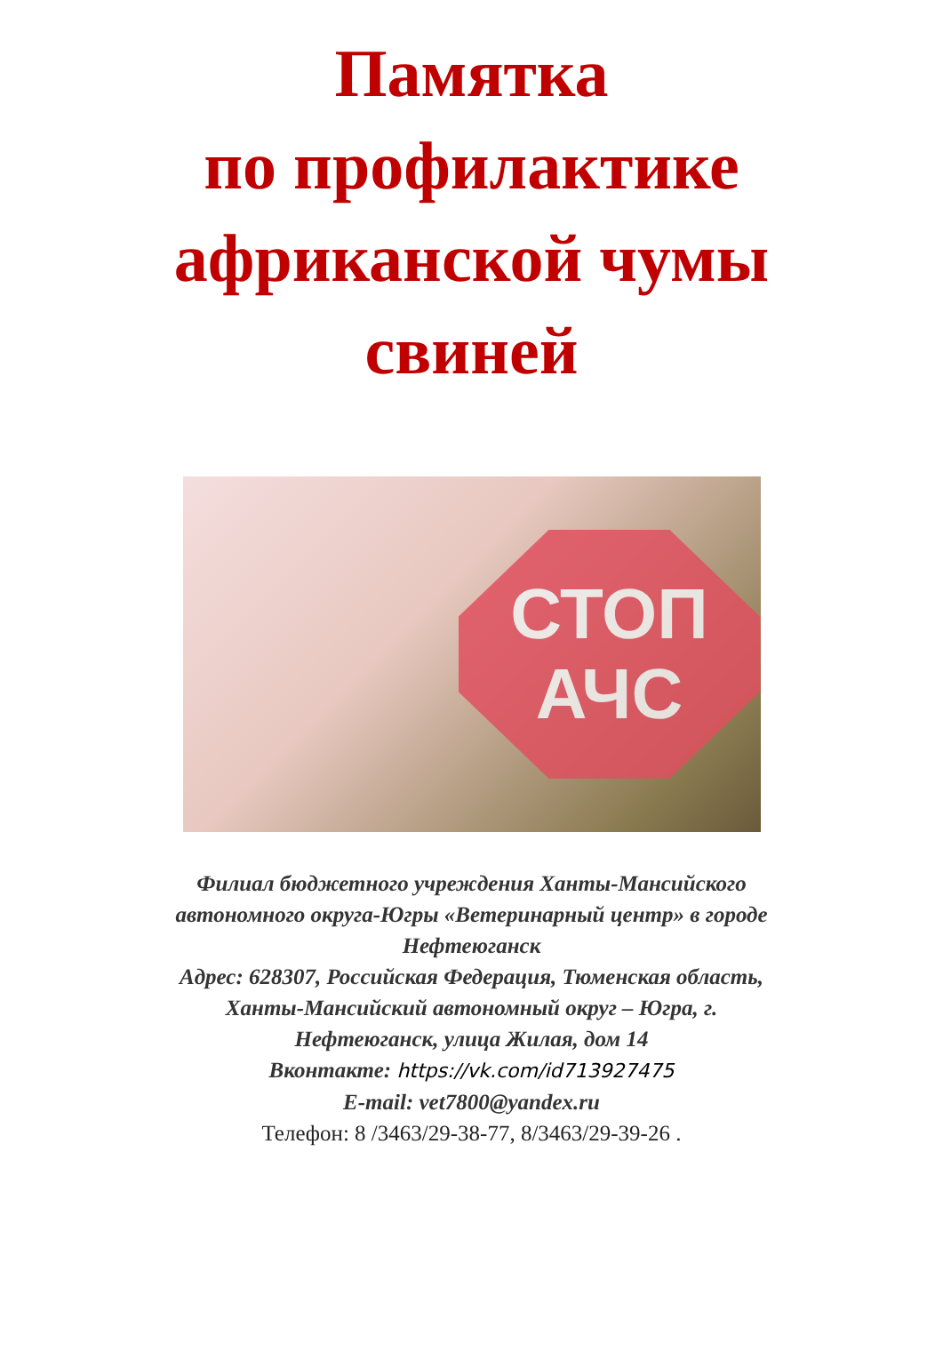Памятка
по профилактике
африканской чумы
свиней
СТОП
АЧС
Филиал бюджетного учреждения Ханты-Мансийского
автономного округа-Югры «Ветеринарный центр» в городе
Нефтеюганск
Адрес: 628307, Российская Федерация, Тюменская область,
Ханты-Мансийский автономный округ – Югра, г.
Нефтеюганск, улица Жилая, дом 14
Вконтакте: https://vk.com/id713927475
E-mail: vet7800@yandex.ru
Телефон: 8 /3463/29-38-77, 8/3463/29-39-26 .